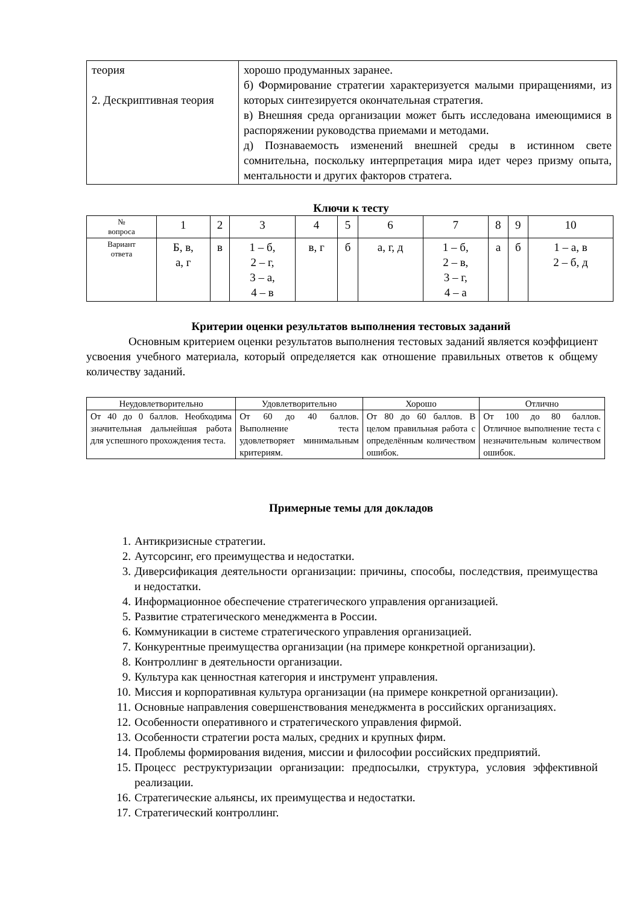| теория 2. Дескриптивная теория | хорошо продуманных заранее. б) Формирование стратегии характеризуется малыми приращениями, из которых синтезируется окончательная стратегия. в) Внешняя среда организации может быть исследована имеющимися в распоряжении руководства приемами и методами. д) Познаваемость изменений внешней среды в истинном свете сомнительна, поскольку интерпретация мира идет через призму опыта, ментальности и других факторов стратега. |
Ключи к тесту
| № вопроса | 1 | 2 | 3 | 4 | 5 | 6 | 7 | 8 | 9 | 10 |
| Вариант ответа | Б, в, а, г | в | 1 – б, 2 – г, 3 – а, 4 – в | в, г | б | а, г, д | 1 – б, 2 – в, 3 – г, 4 – а | а | б | 1 – а, в 2 – б, д |
Критерии оценки результатов выполнения тестовых заданий
Основным критерием оценки результатов выполнения тестовых заданий является коэффициент усвоения учебного материала, который определяется как отношение правильных ответов к общему количеству заданий.
| Неудовлетворительно | Удовлетворительно | Хорошо | Отлично |
| --- | --- | --- | --- |
| От 40 до 0 баллов. Необходима значительная дальнейшая работа для успешного прохождения теста. | От 60 до 40 баллов. Выполнение теста удовлетворяет минимальным критериям. | От 80 до 60 баллов. В целом правильная работа с определённым количеством ошибок. | От 100 до 80 баллов. Отличное выполнение теста с незначительным количеством ошибок. |
Примерные темы для докладов
1. Антикризисные стратегии.
2. Аутсорсинг, его преимущества и недостатки.
3. Диверсификация деятельности организации: причины, способы, последствия, преимущества и недостатки.
4. Информационное обеспечение стратегического управления организацией.
5. Развитие стратегического менеджмента в России.
6. Коммуникации в системе стратегического управления организацией.
7. Конкурентные преимущества организации (на примере конкретной организации).
8. Контроллинг в деятельности организации.
9. Культура как ценностная категория и инструмент управления.
10. Миссия и корпоративная культура организации (на примере конкретной организации).
11. Основные направления совершенствования менеджмента в российских организациях.
12. Особенности оперативного и стратегического управления фирмой.
13. Особенности стратегии роста малых, средних и крупных фирм.
14. Проблемы формирования видения, миссии и философии российских предприятий.
15. Процесс реструктуризации организации: предпосылки, структура, условия эффективной реализации.
16. Стратегические альянсы, их преимущества и недостатки.
17. Стратегический контроллинг.